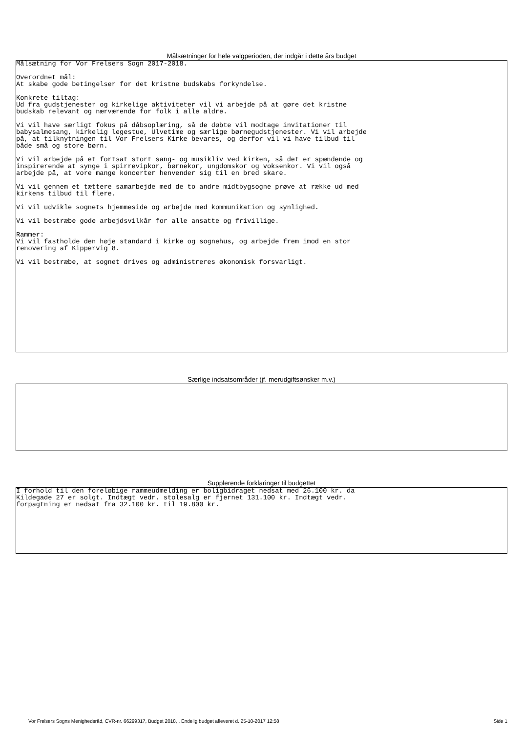Målsætninger for hele valgperioden, der indgår i dette års budget
Målsætning for Vor Frelsers Sogn 2017-2018.
Overordnet mål: At skabe gode betingelser for det kristne budskabs forkyndelse.
Konkrete tiltag: Ud fra gudstjenester og kirkelige aktiviteter vil vi arbejde på at gøre det kristne budskab relevant og nærværende for folk i alle aldre.
Vi vil have særligt fokus på dåbsoplæring, så de døbte vil modtage invitationer til babysalmesang, kirkelig legestue, Ulvetime og særlige børnegudstjenester. Vi vil arbejde på, at tilknytningen til Vor Frelsers Kirke bevares, og derfor vil vi have tilbud til både små og store børn.
Vi vil arbejde på et fortsat stort sang- og musikliv ved kirken, så det er spændende og inspirerende at synge i spirrevipkor, børnekor, ungdomskor og voksenkor. Vi vil også arbejde på, at vore mange koncerter henvender sig til en bred skare.
Vi vil gennem et tættere samarbejde med de to andre midtbygsogne prøve at række ud med kirkens tilbud til flere.
Vi vil udvikle sognets hjemmeside og arbejde med kommunikation og synlighed.
Vi vil bestræbe gode arbejdsvilkår for alle ansatte og frivillige.
Rammer: Vi vil fastholde den høje standard i kirke og sognehus, og arbejde frem imod en stor renovering af Kippervig 8.
Vi vil bestræbe, at sognet drives og administreres økonomisk forsvarligt.
Særlige indsatsområder (jf. merudgiftsønsker m.v.)
Supplerende forklaringer til budgettet
I forhold til den foreløbige rammeudmelding er boligbidraget nedsat med 26.100 kr. da Kildegade 27 er solgt. Indtægt vedr. stolesalg er fjernet 131.100 kr. Indtægt vedr. forpagtning er nedsat fra 32.100 kr. til 19.800 kr.
Vor Frelsers Sogns Menighedsråd, CVR-nr. 66299317, Budget 2018, , Endelig budget afleveret d. 25-10-2017 12:58 Side 1